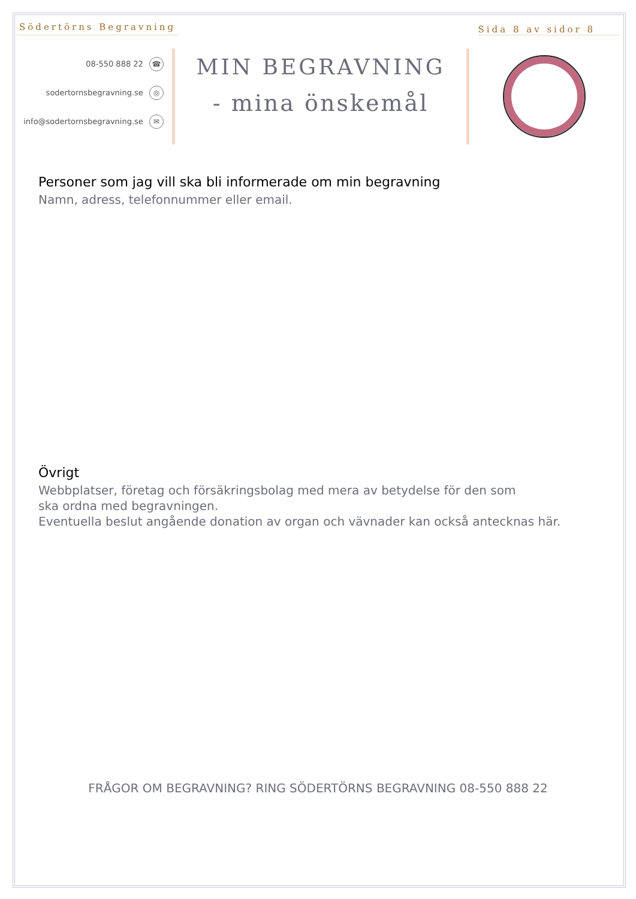Södertörns Begravning
Sida 8 av sidor 8
08-550 888 22 ☎
sodertornsbegravning.se ◎
info@sodertornsbegravning.se ✉
MIN BEGRAVNING
- mina önskemål
Personer som jag vill ska bli informerade om min begravning
Namn, adress, telefonnummer eller email.
Övrigt
Webbplatser, företag och försäkringsbolag med mera av betydelse för den som
ska ordna med begravningen.
Eventuella beslut angående donation av organ och vävnader kan också antecknas här.
FRÅGOR OM BEGRAVNING? RING SÖDERTÖRNS BEGRAVNING 08-550 888 22